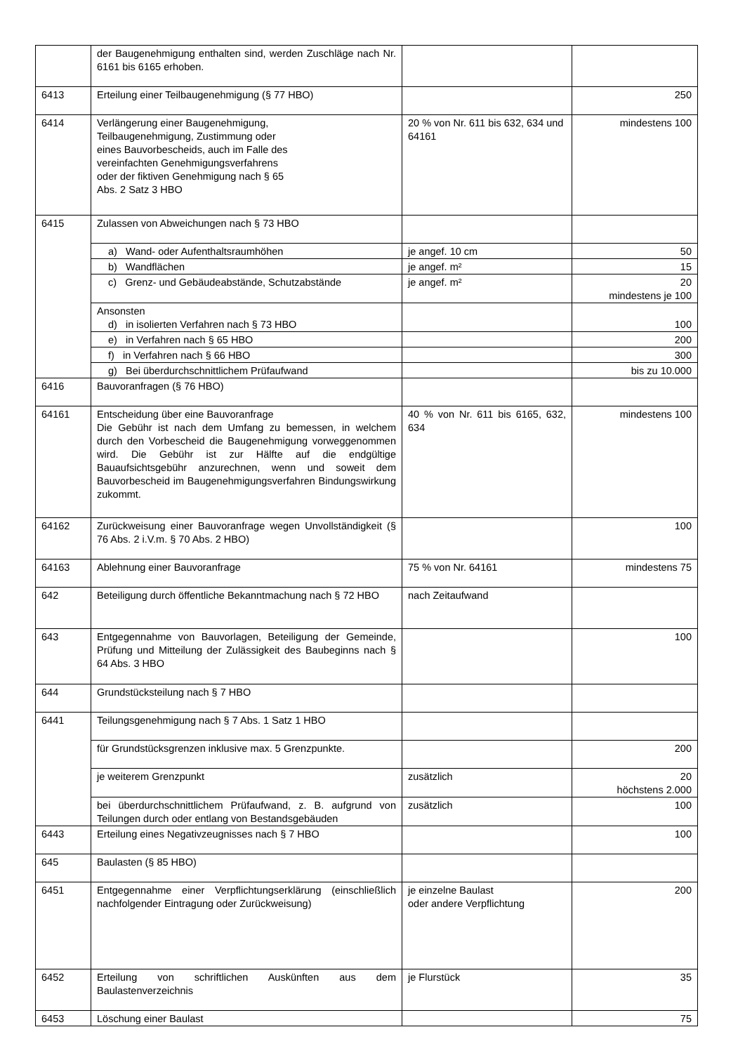| | der Baugenehmigung enthalten sind, werden Zuschläge nach Nr. 6161 bis 6165 erhoben. | | |
| 6413 | Erteilung einer Teilbaugenehmigung (§ 77 HBO) | | 250 |
| 6414 | Verlängerung einer Baugenehmigung, Teilbaugenehmigung, Zustimmung oder eines Bauvorbescheids, auch im Falle des vereinfachten Genehmigungsverfahrens oder der fiktiven Genehmigung nach § 65 Abs. 2 Satz 3 HBO | 20 % von Nr. 611 bis 632, 634 und 64161 | mindestens 100 |
| 6415 | Zulassen von Abweichungen nach § 73 HBO | | |
| | a) Wand- oder Aufenthaltsraumhöhen | je angef. 10 cm | 50 |
| | b) Wandflächen | je angef. m² | 15 |
| | c) Grenz- und Gebäudeabstände, Schutzabstände | je angef. m² | 20 mindestens je 100 |
| | Ansonsten d) in isolierten Verfahren nach § 73 HBO | | 100 |
| | e) in Verfahren nach § 65 HBO | | 200 |
| | f) in Verfahren nach § 66 HBO | | 300 |
| | g) Bei überdurchschnittlichem Prüfaufwand | | bis zu 10.000 |
| 6416 | Bauvoranfragen (§ 76 HBO) | | |
| 64161 | Entscheidung über eine Bauvoranfrage Die Gebühr ist nach dem Umfang zu bemessen, in welchem durch den Vorbescheid die Baugenehmigung vorweggenommen wird. Die Gebühr ist zur Hälfte auf die endgültige Bauaufsichtsgebühr anzurechnen, wenn und soweit dem Bauvorbescheid im Baugenehmigungsverfahren Bindungswirkung zukommt. | 40 % von Nr. 611 bis 6165, 632, 634 | mindestens 100 |
| 64162 | Zurückweisung einer Bauvoranfrage wegen Unvollständigkeit (§ 76 Abs. 2 i.V.m. § 70 Abs. 2 HBO) | | 100 |
| 64163 | Ablehnung einer Bauvoranfrage | 75 % von Nr. 64161 | mindestens 75 |
| 642 | Beteiligung durch öffentliche Bekanntmachung nach § 72 HBO | nach Zeitaufwand | |
| 643 | Entgegennahme von Bauvorlagen, Beteiligung der Gemeinde, Prüfung und Mitteilung der Zulässigkeit des Baubeginns nach § 64 Abs. 3 HBO | | 100 |
| 644 | Grundstücksteilung nach § 7 HBO | | |
| 6441 | Teilungsgenehmigung nach § 7 Abs. 1 Satz 1 HBO | | |
| | für Grundstücksgrenzen inklusive max. 5 Grenzpunkte. | | 200 |
| | je weiterem Grenzpunkt | zusätzlich | 20 höchstens 2.000 |
| | bei überdurchschnittlichem Prüfaufwand, z. B. aufgrund von Teilungen durch oder entlang von Bestandsgebäuden | zusätzlich | 100 |
| 6443 | Erteilung eines Negativzeugnisses nach § 7 HBO | | 100 |
| 645 | Baulasten (§ 85 HBO) | | |
| 6451 | Entgegennahme einer Verpflichtungserklärung (einschließlich nachfolgender Eintragung oder Zurückweisung) | je einzelne Baulast oder andere Verpflichtung | 200 |
| 6452 | Erteilung von schriftlichen Auskünften aus dem Baulastenverzeichnis | je Flurstück | 35 |
| 6453 | Löschung einer Baulast | | 75 |